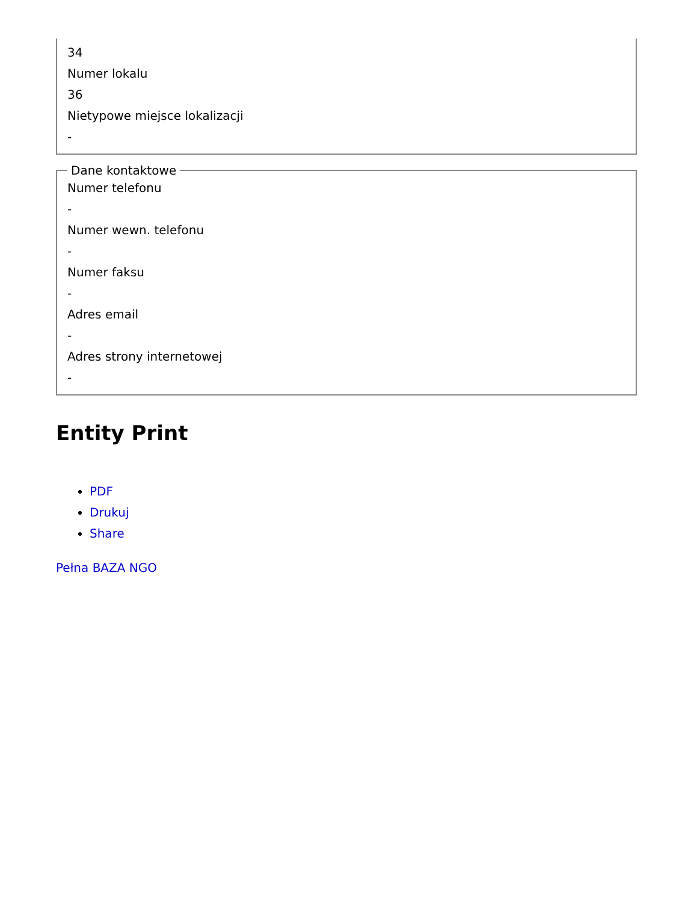34
Numer lokalu
36
Nietypowe miejsce lokalizacji
-
Dane kontaktowe
Numer telefonu
-
Numer wewn. telefonu
-
Numer faksu
-
Adres email
-
Adres strony internetowej
-
Entity Print
PDF
Drukuj
Share
Pełna BAZA NGO